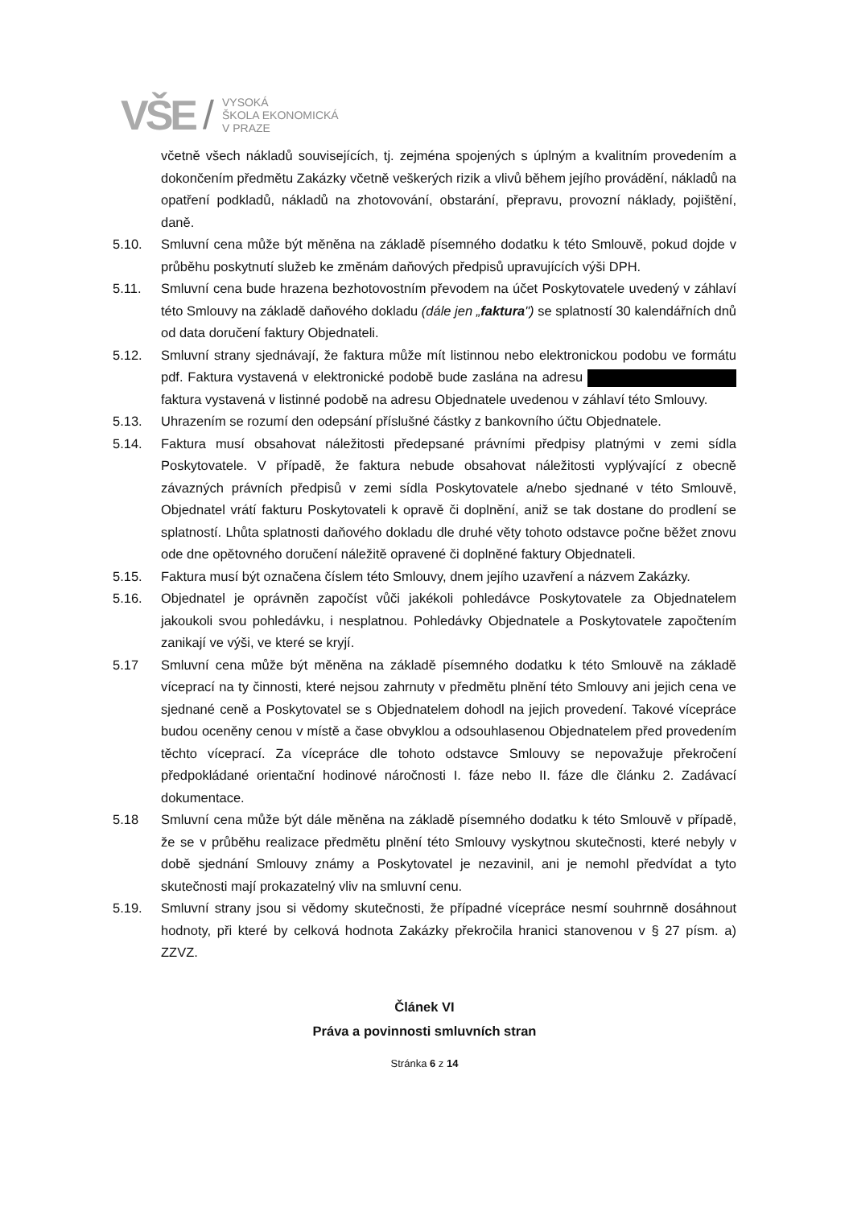VŠE /
VYSOKÁ
ŠKOLA EKONOMICKÁ
V PRAZE
včetně všech nákladů souvisejících, tj. zejména spojených s úplným a kvalitním provedením a dokončením předmětu Zakázky včetně veškerých rizik a vlivů během jejího provádění, nákladů na opatření podkladů, nákladů na zhotovování, obstarání, přepravu, provozní náklady, pojištění, daně.
5.10. Smluvní cena může být měněna na základě písemného dodatku k této Smlouvě, pokud dojde v průběhu poskytnutí služeb ke změnám daňových předpisů upravujících výši DPH.
5.11. Smluvní cena bude hrazena bezhotovostním převodem na účet Poskytovatele uvedený v záhlaví této Smlouvy na základě daňového dokladu (dále jen „faktura") se splatností 30 kalendářních dnů od data doručení faktury Objednateli.
5.12. Smluvní strany sjednávají, že faktura může mít listinnou nebo elektronickou podobu ve formátu pdf. Faktura vystavená v elektronické podobě bude zaslána na adresu faktura vystavená v listinné podobě na adresu Objednatele uvedenou v záhlaví této Smlouvy.
5.13. Uhrazením se rozumí den odepsání příslušné částky z bankovního účtu Objednatele.
5.14. Faktura musí obsahovat náležitosti předepsané právními předpisy platnými v zemi sídla Poskytovatele. V případě, že faktura nebude obsahovat náležitosti vyplývající z obecně závazných právních předpisů v zemi sídla Poskytovatele a/nebo sjednané v této Smlouvě, Objednatel vrátí fakturu Poskytovateli k opravě či doplnění, aniž se tak dostane do prodlení se splatností. Lhůta splatnosti daňového dokladu dle druhé věty tohoto odstavce počne běžet znovu ode dne opětovného doručení náležitě opravené či doplněné faktury Objednateli.
5.15. Faktura musí být označena číslem této Smlouvy, dnem jejího uzavření a názvem Zakázky.
5.16. Objednatel je oprávněn započíst vůči jakékoli pohledávce Poskytovatele za Objednatelem jakoukoli svou pohledávku, i nesplatnou. Pohledávky Objednatele a Poskytovatele započtením zanikají ve výši, ve které se kryjí.
5.17 Smluvní cena může být měněna na základě písemného dodatku k této Smlouvě na základě víceprací na ty činnosti, které nejsou zahrnuty v předmětu plnění této Smlouvy ani jejich cena ve sjednané ceně a Poskytovatel se s Objednatelem dohodl na jejich provedení. Takové vícepráce budou oceněny cenou v místě a čase obvyklou a odsouhlasenou Objednatelem před provedením těchto víceprací. Za vícepráce dle tohoto odstavce Smlouvy se nepovažuje překročení předpokládané orientační hodinové náročnosti I. fáze nebo II. fáze dle článku 2. Zadávací dokumentace.
5.18 Smluvní cena může být dále měněna na základě písemného dodatku k této Smlouvě v případě, že se v průběhu realizace předmětu plnění této Smlouvy vyskytnou skutečnosti, které nebyly v době sjednání Smlouvy známy a Poskytovatel je nezavinil, ani je nemohl předvídat a tyto skutečnosti mají prokazatelný vliv na smluvní cenu.
5.19. Smluvní strany jsou si vědomy skutečnosti, že případné vícepráce nesmí souhrnně dosáhnout hodnoty, při které by celková hodnota Zakázky překročila hranici stanovenou v § 27 písm. a) ZZVZ.
Článek VI
Práva a povinnosti smluvních stran
Stránka 6 z 14